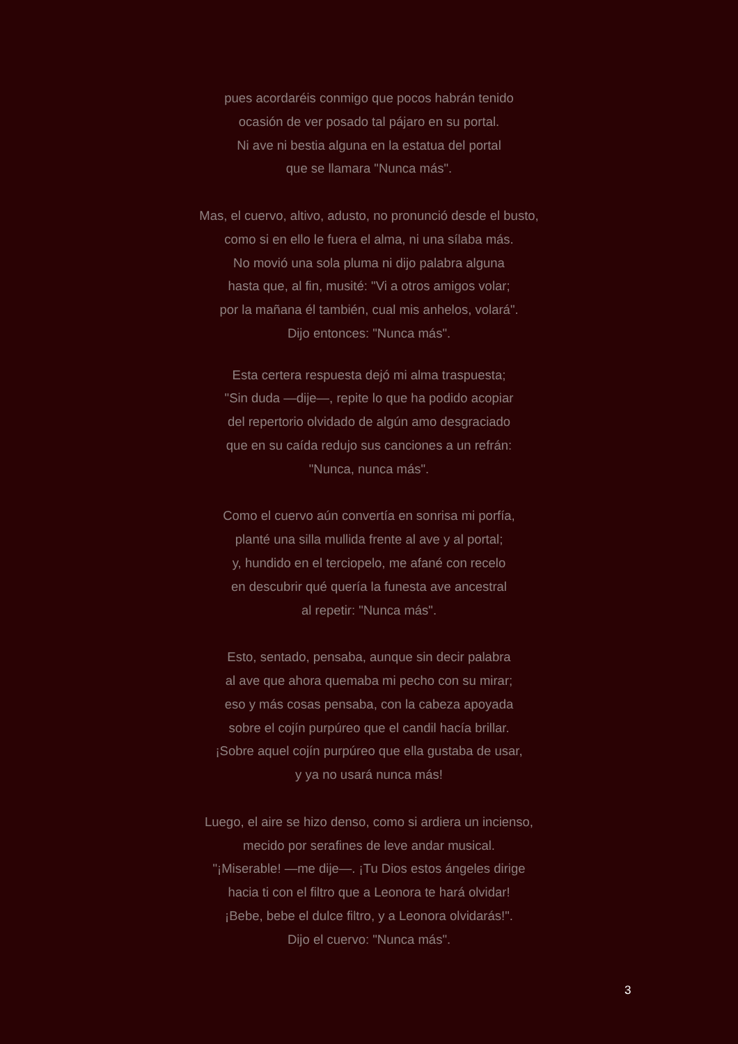pues acordaréis conmigo que pocos habrán tenido
ocasión de ver posado tal pájaro en su portal.
Ni ave ni bestia alguna en la estatua del portal
que se llamara "Nunca más".
Mas, el cuervo, altivo, adusto, no pronunció desde el busto,
como si en ello le fuera el alma, ni una sílaba más.
No movió una sola pluma ni dijo palabra alguna
hasta que, al fin, musité: "Vi a otros amigos volar;
por la mañana él también, cual mis anhelos, volará".
Dijo entonces: "Nunca más".
Esta certera respuesta dejó mi alma traspuesta;
"Sin duda —dije—, repite lo que ha podido acopiar
del repertorio olvidado de algún amo desgraciado
que en su caída redujo sus canciones a un refrán:
"Nunca, nunca más".
Como el cuervo aún convertía en sonrisa mi porfía,
planté una silla mullida frente al ave y al portal;
y, hundido en el terciopelo, me afané con recelo
en descubrir qué quería la funesta ave ancestral
al repetir: "Nunca más".
Esto, sentado, pensaba, aunque sin decir palabra
al ave que ahora quemaba mi pecho con su mirar;
eso y más cosas pensaba, con la cabeza apoyada
sobre el cojín purpúreo que el candil hacía brillar.
¡Sobre aquel cojín purpúreo que ella gustaba de usar,
y ya no usará nunca más!
Luego, el aire se hizo denso, como si ardiera un incienso,
mecido por serafines de leve andar musical.
"¡Miserable! —me dije—. ¡Tu Dios estos ángeles dirige
hacia ti con el filtro que a Leonora te hará olvidar!
¡Bebe, bebe el dulce filtro, y a Leonora olvidarás!".
Dijo el cuervo: "Nunca más".
3